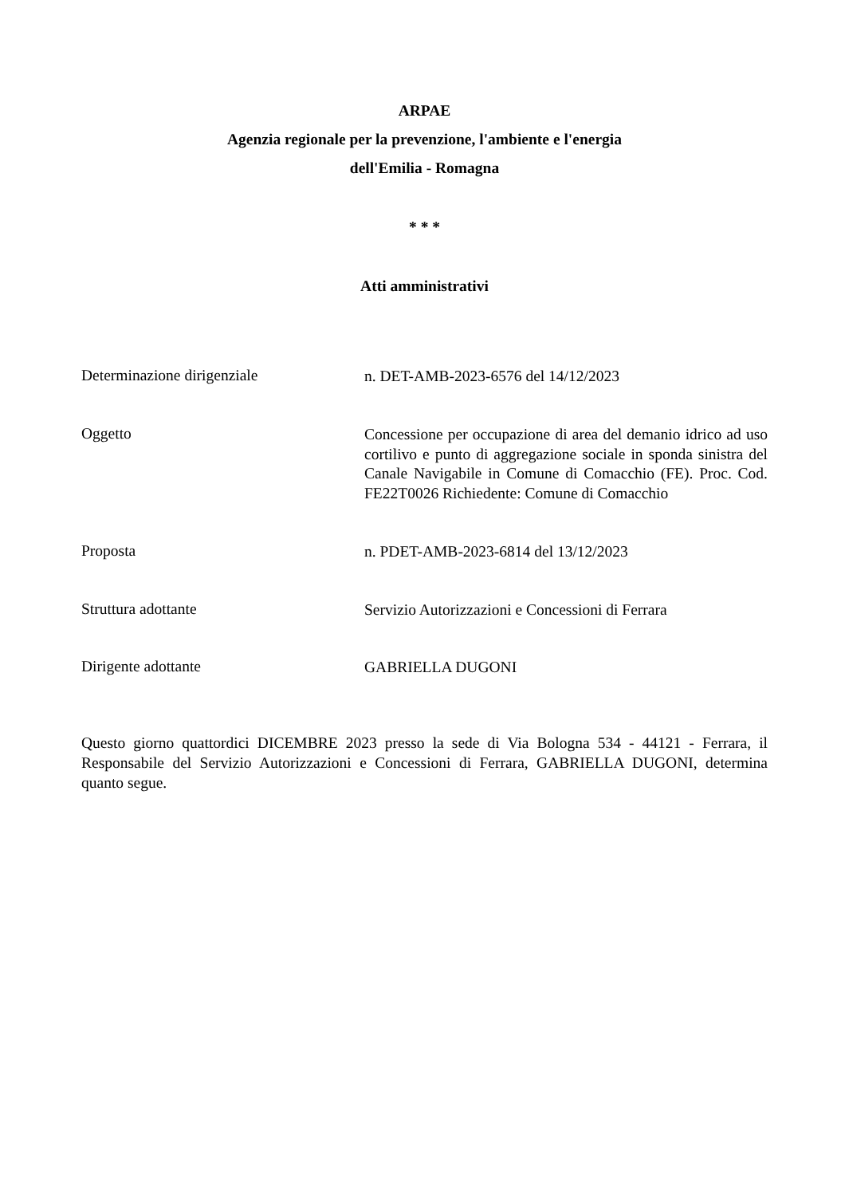ARPAE
Agenzia regionale per la prevenzione, l'ambiente e l'energia
dell'Emilia - Romagna
* * *
Atti amministrativi
Determinazione dirigenziale
n. DET-AMB-2023-6576 del 14/12/2023
Oggetto
Concessione per occupazione di area del demanio idrico ad uso cortilivo e punto di aggregazione sociale in sponda sinistra del Canale Navigabile in Comune di Comacchio (FE). Proc. Cod. FE22T0026 Richiedente: Comune di Comacchio
Proposta
n. PDET-AMB-2023-6814 del 13/12/2023
Struttura adottante
Servizio Autorizzazioni e Concessioni di Ferrara
Dirigente adottante
GABRIELLA DUGONI
Questo giorno quattordici DICEMBRE 2023 presso la sede di Via Bologna 534 - 44121 - Ferrara, il Responsabile del Servizio Autorizzazioni e Concessioni di Ferrara, GABRIELLA DUGONI, determina quanto segue.